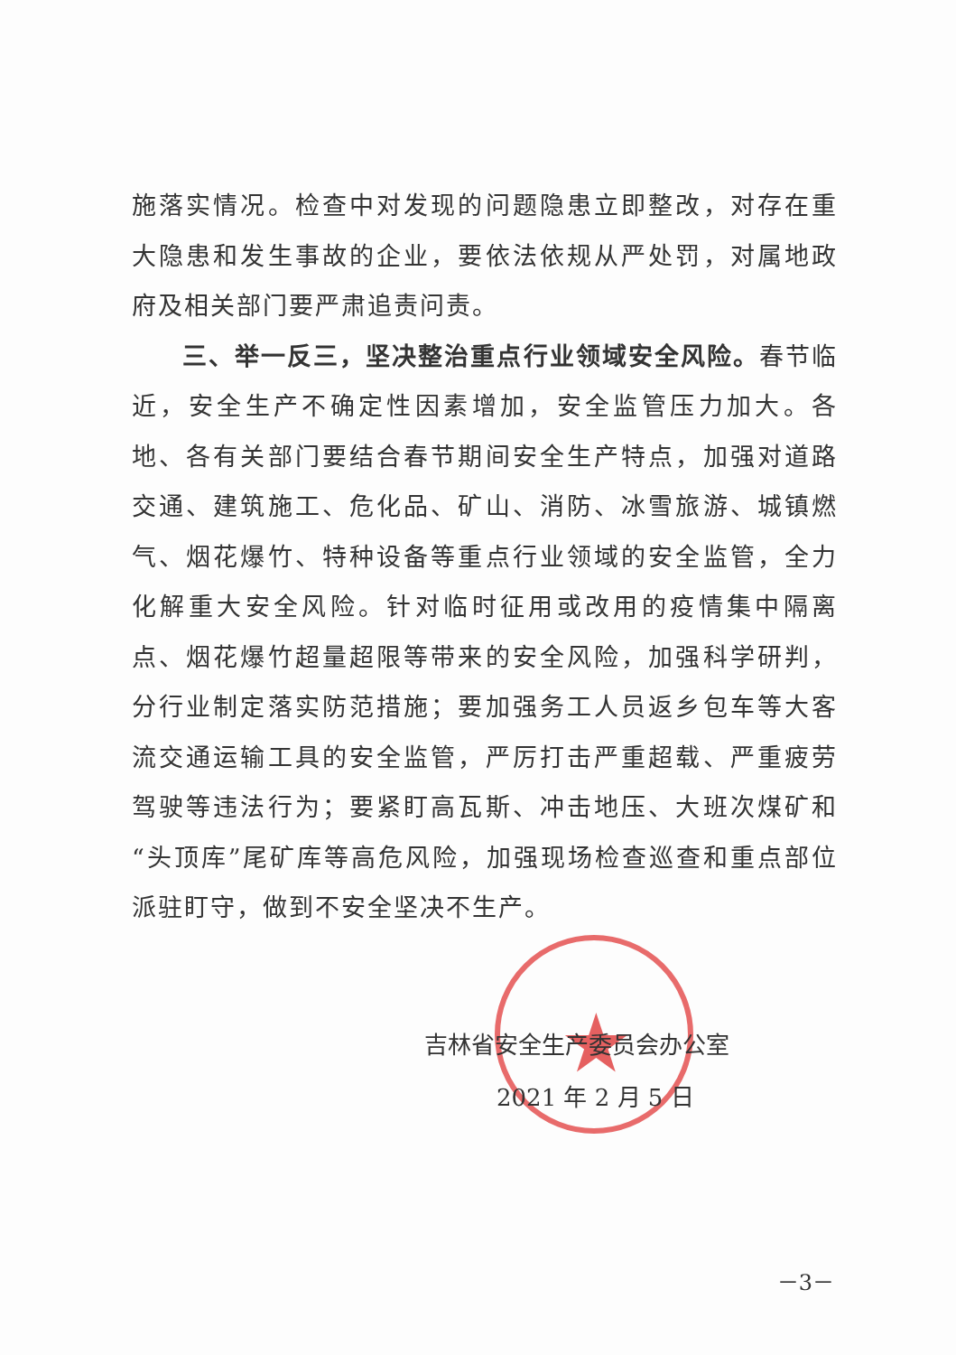★
施落实情况。检查中对发现的问题隐患立即整改，对存在重大隐患和发生事故的企业，要依法依规从严处罚，对属地政府及相关部门要严肃追责问责。
三、举一反三，坚决整治重点行业领域安全风险。春节临近，安全生产不确定性因素增加，安全监管压力加大。各地、各有关部门要结合春节期间安全生产特点，加强对道路交通、建筑施工、危化品、矿山、消防、冰雪旅游、城镇燃气、烟花爆竹、特种设备等重点行业领域的安全监管，全力化解重大安全风险。针对临时征用或改用的疫情集中隔离点、烟花爆竹超量超限等带来的安全风险，加强科学研判，分行业制定落实防范措施；要加强务工人员返乡包车等大客流交通运输工具的安全监管，严厉打击严重超载、严重疲劳驾驶等违法行为；要紧盯高瓦斯、冲击地压、大班次煤矿和“头顶库”尾矿库等高危风险，加强现场检查巡查和重点部位派驻盯守，做到不安全坚决不生产。
吉林省安全生产委员会办公室
2021 年 2 月 5 日
－3－